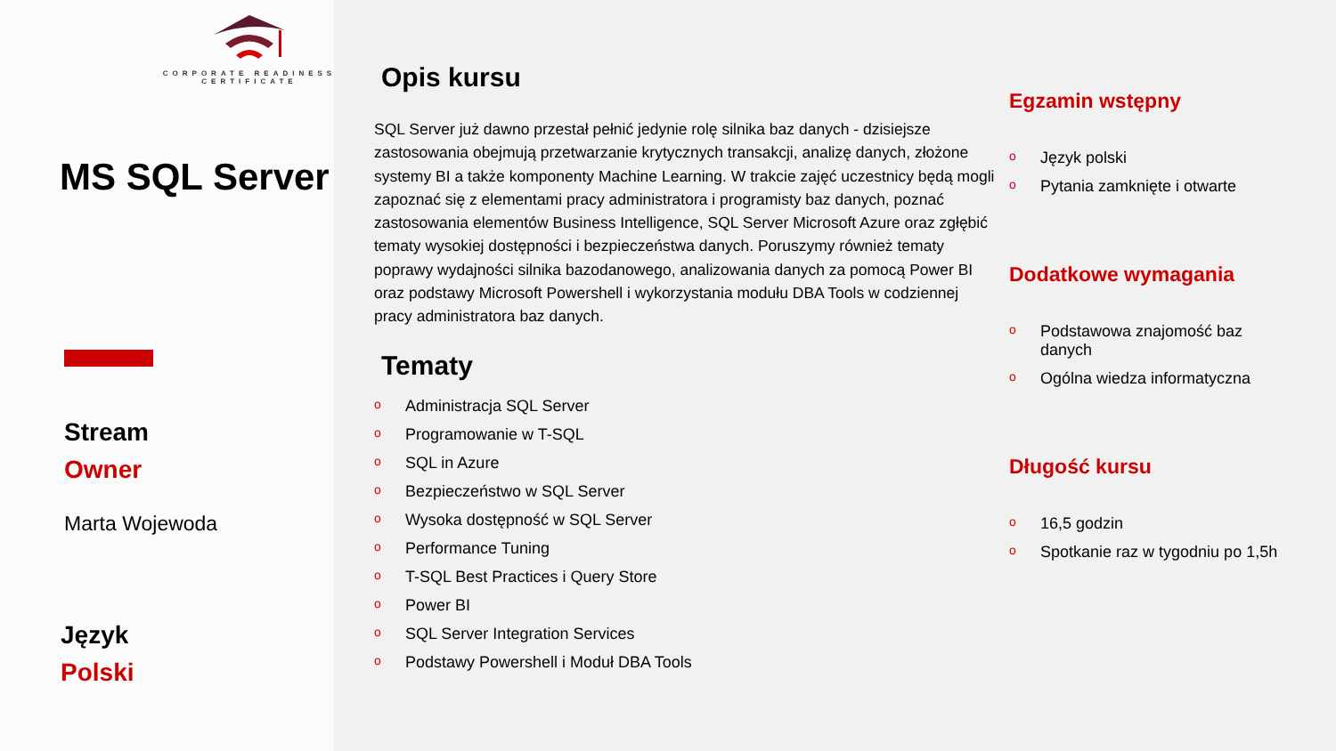CORPORATE READINESS
CERTIFICATE
MS SQL Server
Stream
Owner
Marta Wojewoda
Język
Polski
Opis kursu
SQL Server już dawno przestał pełnić jedynie rolę silnika baz danych - dzisiejsze zastosowania obejmują przetwarzanie krytycznych transakcji, analizę danych, złożone systemy BI a także komponenty Machine Learning. W trakcie zajęć uczestnicy będą mogli zapoznać się z elementami pracy administratora i programisty baz danych, poznać zastosowania elementów Business Intelligence, SQL Server Microsoft Azure oraz zgłębić tematy wysokiej dostępności i bezpieczeństwa danych. Poruszymy również tematy poprawy wydajności silnika bazodanowego, analizowania danych za pomocą Power BI oraz podstawy Microsoft Powershell i wykorzystania modułu DBA Tools w codziennej pracy administratora baz danych.
Tematy
o Administracja SQL Server
o Programowanie w T-SQL
o SQL in Azure
o Bezpieczeństwo w SQL Server
o Wysoka dostępność w SQL Server
o Performance Tuning
o T-SQL Best Practices i Query Store
o Power BI
o SQL Server Integration Services
o Podstawy Powershell i Moduł DBA Tools
Egzamin wstępny
o Język polski
o Pytania zamknięte i otwarte
Dodatkowe wymagania
o Podstawowa znajomość baz
danych
o Ogólna wiedza informatyczna
Długość kursu
o 16,5 godzin
o Spotkanie raz w tygodniu po 1,5h